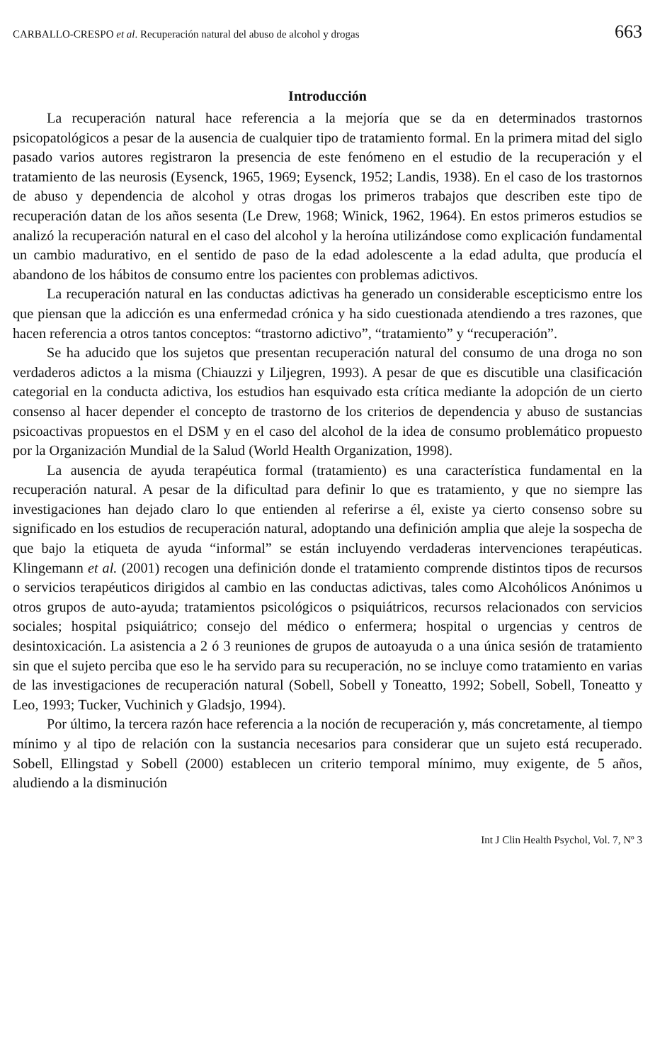CARBALLO-CRESPO et al. Recuperación natural del abuso de alcohol y drogas 663
Introducción
La recuperación natural hace referencia a la mejoría que se da en determinados trastornos psicopatológicos a pesar de la ausencia de cualquier tipo de tratamiento formal. En la primera mitad del siglo pasado varios autores registraron la presencia de este fenómeno en el estudio de la recuperación y el tratamiento de las neurosis (Eysenck, 1965, 1969; Eysenck, 1952; Landis, 1938). En el caso de los trastornos de abuso y dependencia de alcohol y otras drogas los primeros trabajos que describen este tipo de recuperación datan de los años sesenta (Le Drew, 1968; Winick, 1962, 1964). En estos primeros estudios se analizó la recuperación natural en el caso del alcohol y la heroína utilizándose como explicación fundamental un cambio madurativo, en el sentido de paso de la edad adolescente a la edad adulta, que producía el abandono de los hábitos de consumo entre los pacientes con problemas adictivos.
La recuperación natural en las conductas adictivas ha generado un considerable escepticismo entre los que piensan que la adicción es una enfermedad crónica y ha sido cuestionada atendiendo a tres razones, que hacen referencia a otros tantos conceptos: “trastorno adictivo”, “tratamiento” y “recuperación”.
Se ha aducido que los sujetos que presentan recuperación natural del consumo de una droga no son verdaderos adictos a la misma (Chiauzzi y Liljegren, 1993). A pesar de que es discutible una clasificación categorial en la conducta adictiva, los estudios han esquivado esta crítica mediante la adopción de un cierto consenso al hacer depender el concepto de trastorno de los criterios de dependencia y abuso de sustancias psicoactivas propuestos en el DSM y en el caso del alcohol de la idea de consumo problemático propuesto por la Organización Mundial de la Salud (World Health Organization, 1998).
La ausencia de ayuda terapéutica formal (tratamiento) es una característica fundamental en la recuperación natural. A pesar de la dificultad para definir lo que es tratamiento, y que no siempre las investigaciones han dejado claro lo que entienden al referirse a él, existe ya cierto consenso sobre su significado en los estudios de recuperación natural, adoptando una definición amplia que aleje la sospecha de que bajo la etiqueta de ayuda “informal” se están incluyendo verdaderas intervenciones terapéuticas. Klingemann et al. (2001) recogen una definición donde el tratamiento comprende distintos tipos de recursos o servicios terapéuticos dirigidos al cambio en las conductas adictivas, tales como Alcohólicos Anónimos u otros grupos de auto-ayuda; tratamientos psicológicos o psiquiátricos, recursos relacionados con servicios sociales; hospital psiquiátrico; consejo del médico o enfermera; hospital o urgencias y centros de desintoxicación. La asistencia a 2 ó 3 reuniones de grupos de autoayuda o a una única sesión de tratamiento sin que el sujeto perciba que eso le ha servido para su recuperación, no se incluye como tratamiento en varias de las investigaciones de recuperación natural (Sobell, Sobell y Toneatto, 1992; Sobell, Sobell, Toneatto y Leo, 1993; Tucker, Vuchinich y Gladsjo, 1994).
Por último, la tercera razón hace referencia a la noción de recuperación y, más concretamente, al tiempo mínimo y al tipo de relación con la sustancia necesarios para considerar que un sujeto está recuperado. Sobell, Ellingstad y Sobell (2000) establecen un criterio temporal mínimo, muy exigente, de 5 años, aludiendo a la disminución
Int J Clin Health Psychol, Vol. 7, Nº 3